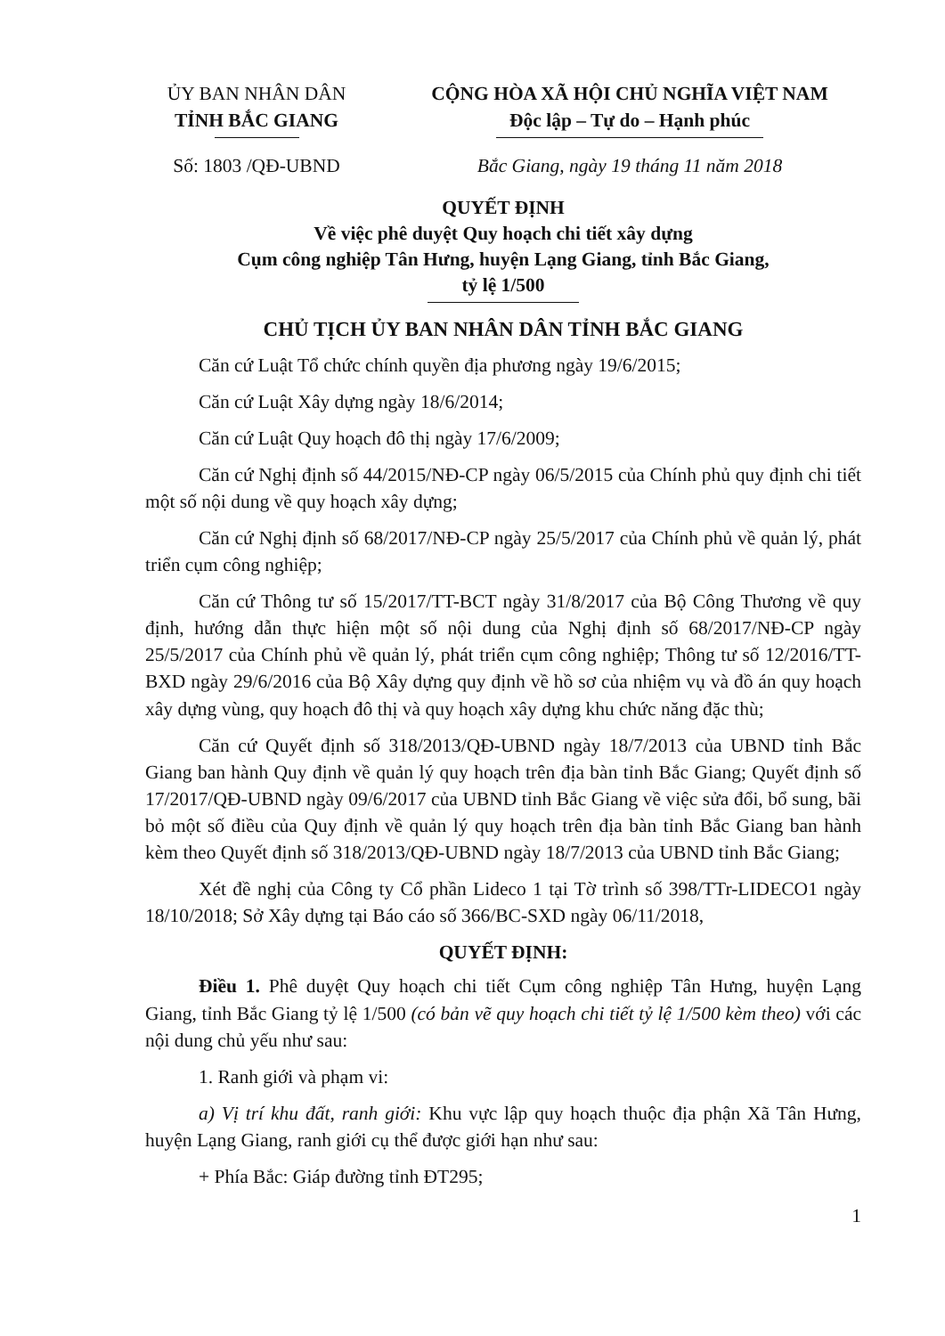ỦY BAN NHÂN DÂN
TỈNH BẮC GIANG
Số: 1803 /QĐ-UBND
CỘNG HÒA XÃ HỘI CHỦ NGHĨA VIỆT NAM
Độc lập – Tự do – Hạnh phúc
Bắc Giang, ngày 19 tháng 11 năm 2018
QUYẾT ĐỊNH
Về việc phê duyệt Quy hoạch chi tiết xây dựng
Cụm công nghiệp Tân Hưng, huyện Lạng Giang, tỉnh Bắc Giang,
tỷ lệ 1/500
CHỦ TỊCH ỦY BAN NHÂN DÂN TỈNH BẮC GIANG
Căn cứ Luật Tổ chức chính quyền địa phương ngày 19/6/2015;
Căn cứ Luật Xây dựng ngày 18/6/2014;
Căn cứ Luật Quy hoạch đô thị ngày 17/6/2009;
Căn cứ Nghị định số 44/2015/NĐ-CP ngày 06/5/2015 của Chính phủ quy định chi tiết một số nội dung về quy hoạch xây dựng;
Căn cứ Nghị định số 68/2017/NĐ-CP ngày 25/5/2017 của Chính phủ về quản lý, phát triển cụm công nghiệp;
Căn cứ Thông tư số 15/2017/TT-BCT ngày 31/8/2017 của Bộ Công Thương về quy định, hướng dẫn thực hiện một số nội dung của Nghị định số 68/2017/NĐ-CP ngày 25/5/2017 của Chính phủ về quản lý, phát triển cụm công nghiệp; Thông tư số 12/2016/TT-BXD ngày 29/6/2016 của Bộ Xây dựng quy định về hồ sơ của nhiệm vụ và đồ án quy hoạch xây dựng vùng, quy hoạch đô thị và quy hoạch xây dựng khu chức năng đặc thù;
Căn cứ Quyết định số 318/2013/QĐ-UBND ngày 18/7/2013 của UBND tỉnh Bắc Giang ban hành Quy định về quản lý quy hoạch trên địa bàn tỉnh Bắc Giang; Quyết định số 17/2017/QĐ-UBND ngày 09/6/2017 của UBND tỉnh Bắc Giang về việc sửa đổi, bổ sung, bãi bỏ một số điều của Quy định về quản lý quy hoạch trên địa bàn tỉnh Bắc Giang ban hành kèm theo Quyết định số 318/2013/QĐ-UBND ngày 18/7/2013 của UBND tỉnh Bắc Giang;
Xét đề nghị của Công ty Cổ phần Lideco 1 tại Tờ trình số 398/TTr-LIDECO1 ngày 18/10/2018; Sở Xây dựng tại Báo cáo số 366/BC-SXD ngày 06/11/2018,
QUYẾT ĐỊNH:
Điều 1. Phê duyệt Quy hoạch chi tiết Cụm công nghiệp Tân Hưng, huyện Lạng Giang, tỉnh Bắc Giang tỷ lệ 1/500 (có bản vẽ quy hoạch chi tiết tỷ lệ 1/500 kèm theo) với các nội dung chủ yếu như sau:
1. Ranh giới và phạm vi:
a) Vị trí khu đất, ranh giới: Khu vực lập quy hoạch thuộc địa phận Xã Tân Hưng, huyện Lạng Giang, ranh giới cụ thể được giới hạn như sau:
+ Phía Bắc: Giáp đường tỉnh ĐT295;
1